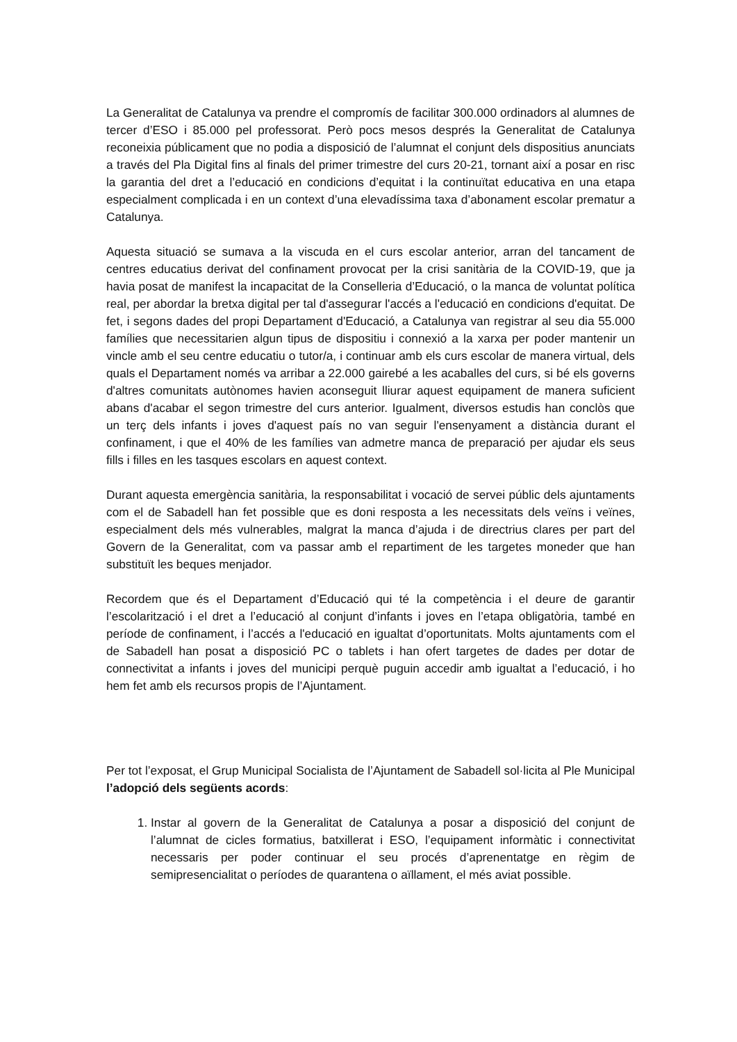La Generalitat de Catalunya va prendre el compromís de facilitar 300.000 ordinadors al alumnes de tercer d’ESO i 85.000 pel professorat. Però pocs mesos després la Generalitat de Catalunya reconeixia públicament que no podia a disposició de l’alumnat el conjunt dels dispositius anunciats a través del Pla Digital fins al finals del primer trimestre del curs 20-21, tornant així a posar en risc la garantia del dret a l’educació en condicions d’equitat i la continuïtat educativa en una etapa especialment complicada i en un context d’una elevadíssima taxa d’abonament escolar prematur a Catalunya.
Aquesta situació se sumava a la viscuda en el curs escolar anterior, arran del tancament de centres educatius derivat del confinament provocat per la crisi sanitària de la COVID-19, que ja havia posat de manifest la incapacitat de la Conselleria d’Educació, o la manca de voluntat política real, per abordar la bretxa digital per tal d'assegurar l'accés a l'educació en condicions d'equitat. De fet, i segons dades del propi Departament d'Educació, a Catalunya van registrar al seu dia 55.000 famílies que necessitarien algun tipus de dispositiu i connexió a la xarxa per poder mantenir un vincle amb el seu centre educatiu o tutor/a, i continuar amb els curs escolar de manera virtual, dels quals el Departament només va arribar a 22.000 gairebé a les acaballes del curs, si bé els governs d'altres comunitats autònomes havien aconseguit lliurar aquest equipament de manera suficient abans d'acabar el segon trimestre del curs anterior. Igualment, diversos estudis han conclòs que un terç dels infants i joves d'aquest país no van seguir l'ensenyament a distància durant el confinament, i que el 40% de les famílies van admetre manca de preparació per ajudar els seus fills i filles en les tasques escolars en aquest context.
Durant aquesta emergència sanitària, la responsabilitat i vocació de servei públic dels ajuntaments com el de Sabadell han fet possible que es doni resposta a les necessitats dels veïns i veïnes, especialment dels més vulnerables, malgrat la manca d’ajuda i de directrius clares per part del Govern de la Generalitat, com va passar amb el repartiment de les targetes moneder que han substituït les beques menjador.
Recordem que és el Departament d’Educació qui té la competència i el deure de garantir l’escolarització i el dret a l’educació al conjunt d’infants i joves en l’etapa obligatòria, també en període de confinament, i l’accés a l'educació en igualtat d’oportunitats. Molts ajuntaments com el de Sabadell han posat a disposició PC o tablets i han ofert targetes de dades per dotar de connectivitat a infants i joves del municipi perquè puguin accedir amb igualtat a l’educació, i ho hem fet amb els recursos propis de l’Ajuntament.
Per tot l’exposat, el Grup Municipal Socialista de l’Ajuntament de Sabadell sol·licita al Ple Municipal l’adopció dels següents acords:
1. Instar al govern de la Generalitat de Catalunya a posar a disposició del conjunt de l’alumnat de cicles formatius, batxillerat i ESO, l’equipament informàtic i connectivitat necessaris per poder continuar el seu procés d’aprenentatge en règim de semipresencialitat o períodes de quarantena o aïllament, el més aviat possible.